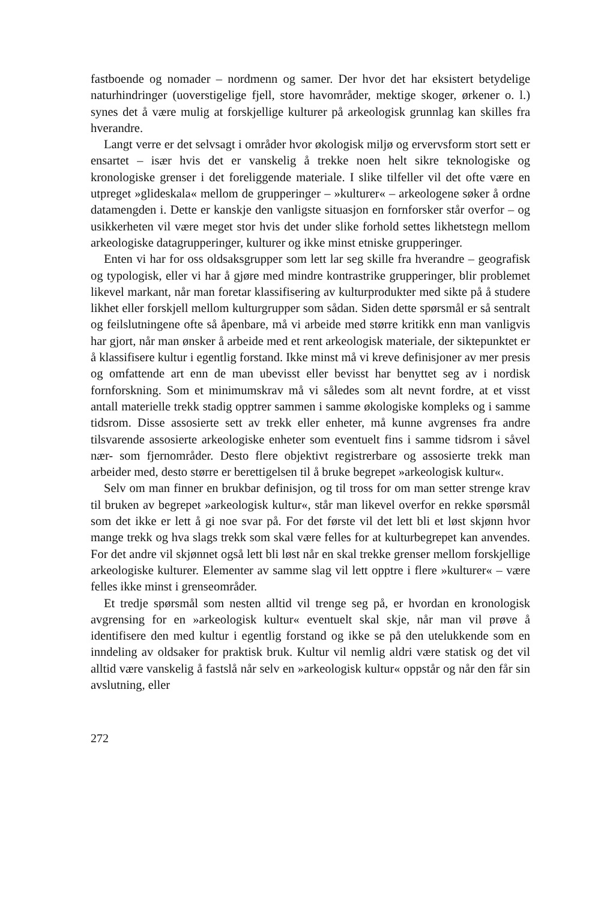fastboende og nomader – nordmenn og samer. Der hvor det har eksistert betydelige naturhindringer (uoverstigelige fjell, store havområder, mektige skoger, ørkener o. l.) synes det å være mulig at forskjellige kulturer på arkeologisk grunnlag kan skilles fra hverandre.
Langt verre er det selvsagt i områder hvor økologisk miljø og ervervsform stort sett er ensartet – især hvis det er vanskelig å trekke noen helt sikre teknologiske og kronologiske grenser i det foreliggende materiale. I slike tilfeller vil det ofte være en utpreget »glideskala« mellom de grupperinger – »kulturer« – arkeologene søker å ordne datamengden i. Dette er kanskje den vanligste situasjon en fornforsker står overfor – og usikkerheten vil være meget stor hvis det under slike forhold settes likhetstegn mellom arkeologiske datagrupperinger, kulturer og ikke minst etniske grupperinger.
Enten vi har for oss oldsaksgrupper som lett lar seg skille fra hverandre – geografisk og typologisk, eller vi har å gjøre med mindre kontrastrike grupperinger, blir problemet likevel markant, når man foretar klassifisering av kulturprodukter med sikte på å studere likhet eller forskjell mellom kulturgrupper som sådan. Siden dette spørsmål er så sentralt og feilslutningene ofte så åpenbare, må vi arbeide med større kritikk enn man vanligvis har gjort, når man ønsker å arbeide med et rent arkeologisk materiale, der siktepunktet er å klassifisere kultur i egentlig forstand. Ikke minst må vi kreve definisjoner av mer presis og omfattende art enn de man ubevisst eller bevisst har benyttet seg av i nordisk fornforskning. Som et minimumskrav må vi således som alt nevnt fordre, at et visst antall materielle trekk stadig opptrer sammen i samme økologiske kompleks og i samme tidsrom. Disse assosierte sett av trekk eller enheter, må kunne avgrenses fra andre tilsvarende assosierte arkeologiske enheter som eventuelt fins i samme tidsrom i såvel nær- som fjernområder. Desto flere objektivt registrerbare og assosierte trekk man arbeider med, desto større er berettigelsen til å bruke begrepet »arkeologisk kultur«.
Selv om man finner en brukbar definisjon, og til tross for om man setter strenge krav til bruken av begrepet »arkeologisk kultur«, står man likevel overfor en rekke spørsmål som det ikke er lett å gi noe svar på. For det første vil det lett bli et løst skjønn hvor mange trekk og hva slags trekk som skal være felles for at kulturbegrepet kan anvendes. For det andre vil skjønnet også lett bli løst når en skal trekke grenser mellom forskjellige arkeologiske kulturer. Elementer av samme slag vil lett opptre i flere »kulturer« – være felles ikke minst i grenseområder.
Et tredje spørsmål som nesten alltid vil trenge seg på, er hvordan en kronologisk avgrensing for en »arkeologisk kultur« eventuelt skal skje, når man vil prøve å identifisere den med kultur i egentlig forstand og ikke se på den utelukkende som en inndeling av oldsaker for praktisk bruk. Kultur vil nemlig aldri være statisk og det vil alltid være vanskelig å fastslå når selv en »arkeologisk kultur« oppstår og når den får sin avslutning, eller
272